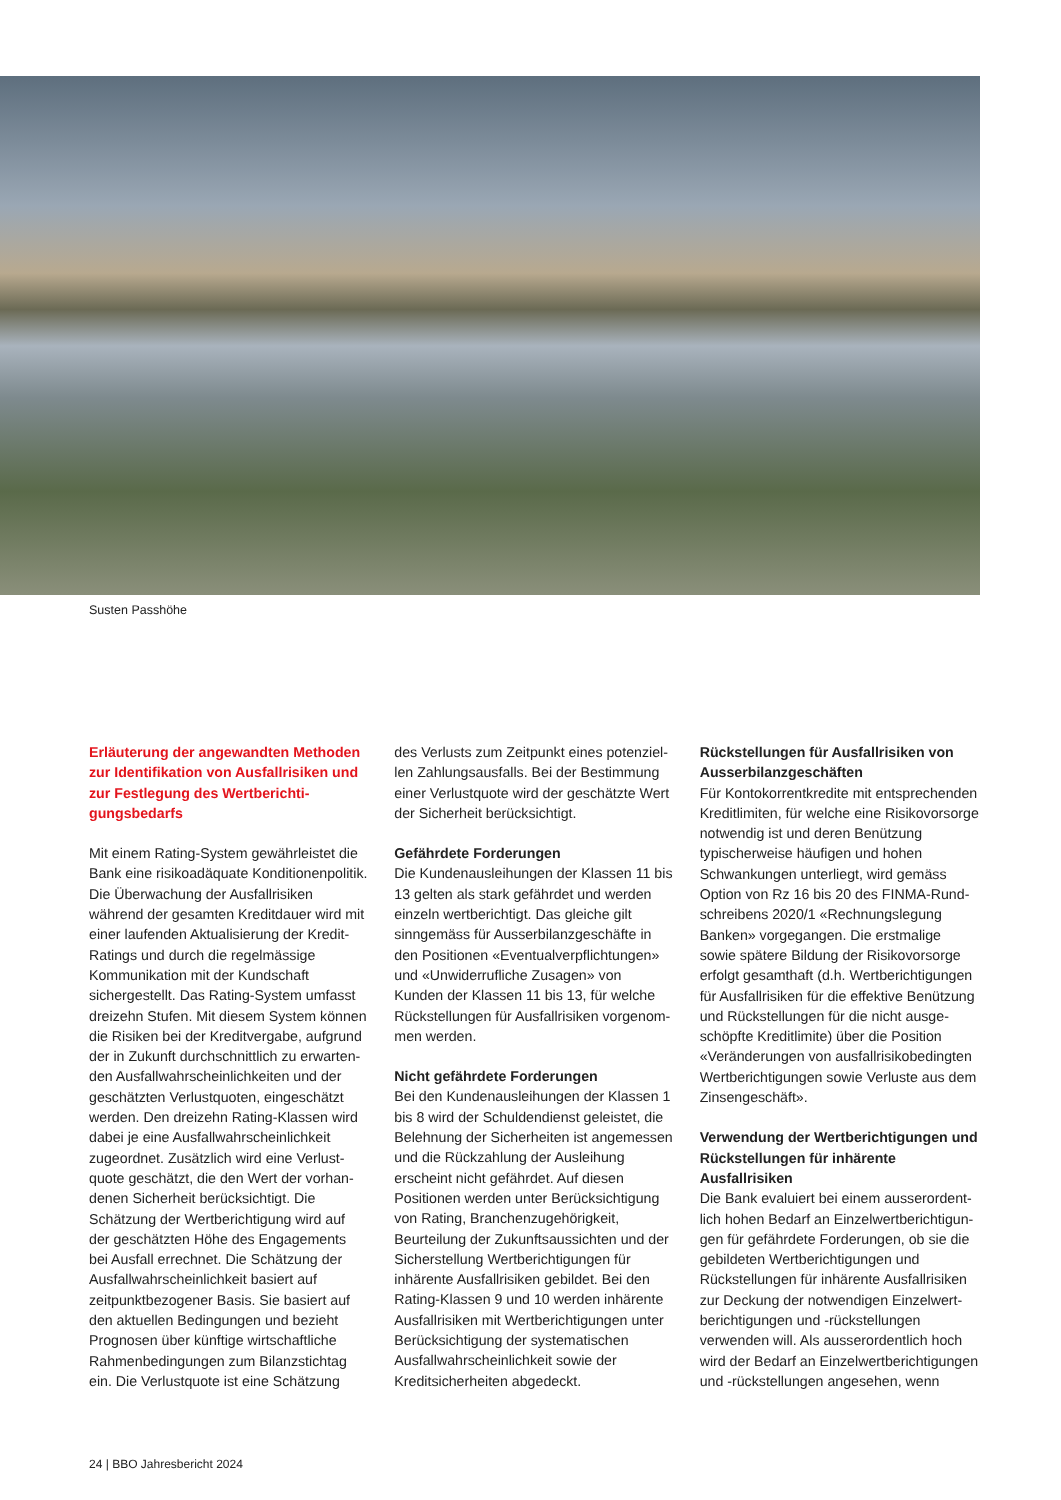Susten Passhöhe
Erläuterung der angewandten Methoden zur Identifikation von Ausfallrisiken und zur Festlegung des Wertberichti­gungsbedarfs
Mit einem Rating-System gewährleistet die Bank eine risikoadäquate Konditionenpoli­tik. Die Überwachung der Ausfallrisiken während der gesamten Kreditdauer wird mit einer laufenden Aktualisierung der Kredit-Ratings und durch die regelmässige Kommunikation mit der Kundschaft sichergestellt. Das Rating-System umfasst dreizehn Stufen. Mit diesem System können die Risiken bei der Kreditvergabe, aufgrund der in Zukunft durchschnittlich zu erwarten­den Ausfallwahrscheinlichkeiten und der geschätzten Verlustquoten, eingeschätzt werden. Den dreizehn Rating-Klassen wird dabei je eine Ausfallwahrscheinlichkeit zugeordnet. Zusätzlich wird eine Verlust­quote geschätzt, die den Wert der vorhan­denen Sicherheit berücksichtigt. Die Schätzung der Wertberichtigung wird auf der geschätzten Höhe des Engagements bei Ausfall errechnet. Die Schätzung der Ausfallwahrscheinlichkeit basiert auf zeitpunktbezogener Basis. Sie basiert auf den aktuellen Bedingungen und bezieht Prognosen über künftige wirtschaftliche Rahmenbedingungen zum Bilanzstichtag ein. Die Verlustquote ist eine Schätzung
des Verlusts zum Zeitpunkt eines potenziel­len Zahlungsausfalls. Bei der Bestimmung einer Verlustquote wird der geschätzte Wert der Sicherheit berücksichtigt.
Gefährdete Forderungen
Die Kundenausleihungen der Klassen 11 bis 13 gelten als stark gefährdet und werden einzeln wertberichtigt. Das gleiche gilt sinngemäss für Ausserbilanzgeschäfte in den Positionen «Eventualverpflichtun­gen» und «Unwiderrufliche Zusagen» von Kunden der Klassen 11 bis 13, für welche Rückstellungen für Ausfallrisiken vorgenom­men werden.
Nicht gefährdete Forderungen
Bei den Kundenausleihungen der Klassen 1 bis 8 wird der Schuldendienst geleistet, die Belehnung der Sicherheiten ist angemessen und die Rückzahlung der Ausleihung erscheint nicht gefährdet. Auf diesen Positionen werden unter Berücksichtigung von Rating, Branchenzu­gehörigkeit, Beurteilung der Zukunftsaus­sichten und der Sicherstellung Wertberichti­gungen für inhärente Ausfallrisiken gebildet. Bei den Rating-Klassen 9 und 10 werden inhärente Ausfallrisiken mit Wertberichti­gungen unter Berücksichtigung der systematischen Ausfallwahrscheinlichkeit sowie der Kreditsicherheiten abgedeckt.
Rückstellungen für Ausfallrisiken von Ausserbilanzgeschäften
Für Kontokorrentkredite mit entsprechen­den Kreditlimiten, für welche eine Risikovor­sorge notwendig ist und deren Benützung typischerweise häufigen und hohen Schwankungen unterliegt, wird gemäss Option von Rz 16 bis 20 des FINMA-Rund­schreibens 2020/1 «Rechnungslegung Banken» vorgegangen. Die erstmalige sowie spätere Bildung der Risikovorsorge erfolgt gesamthaft (d.h. Wertberichtigungen für Ausfallrisiken für die effektive Benützung und Rückstellungen für die nicht ausge­schöpfte Kreditlimite) über die Position «Veränderungen von ausfallrisikobedingten Wertberichtigungen sowie Verluste aus dem Zinsengeschäft».
Verwendung der Wertberichtigungen und Rückstellungen für inhärente Ausfallrisiken
Die Bank evaluiert bei einem ausserordent­lich hohen Bedarf an Einzelwertberichtigun­gen für gefährdete Forderungen, ob sie die gebildeten Wertberichtigungen und Rückstellungen für inhärente Ausfallrisiken zur Deckung der notwendigen Einzelwert­berichtigungen und -rückstellungen verwenden will. Als ausserordentlich hoch wird der Bedarf an Einzelwertberichtigun­gen und -rückstellungen angesehen, wenn
24 | BBO Jahresbericht 2024